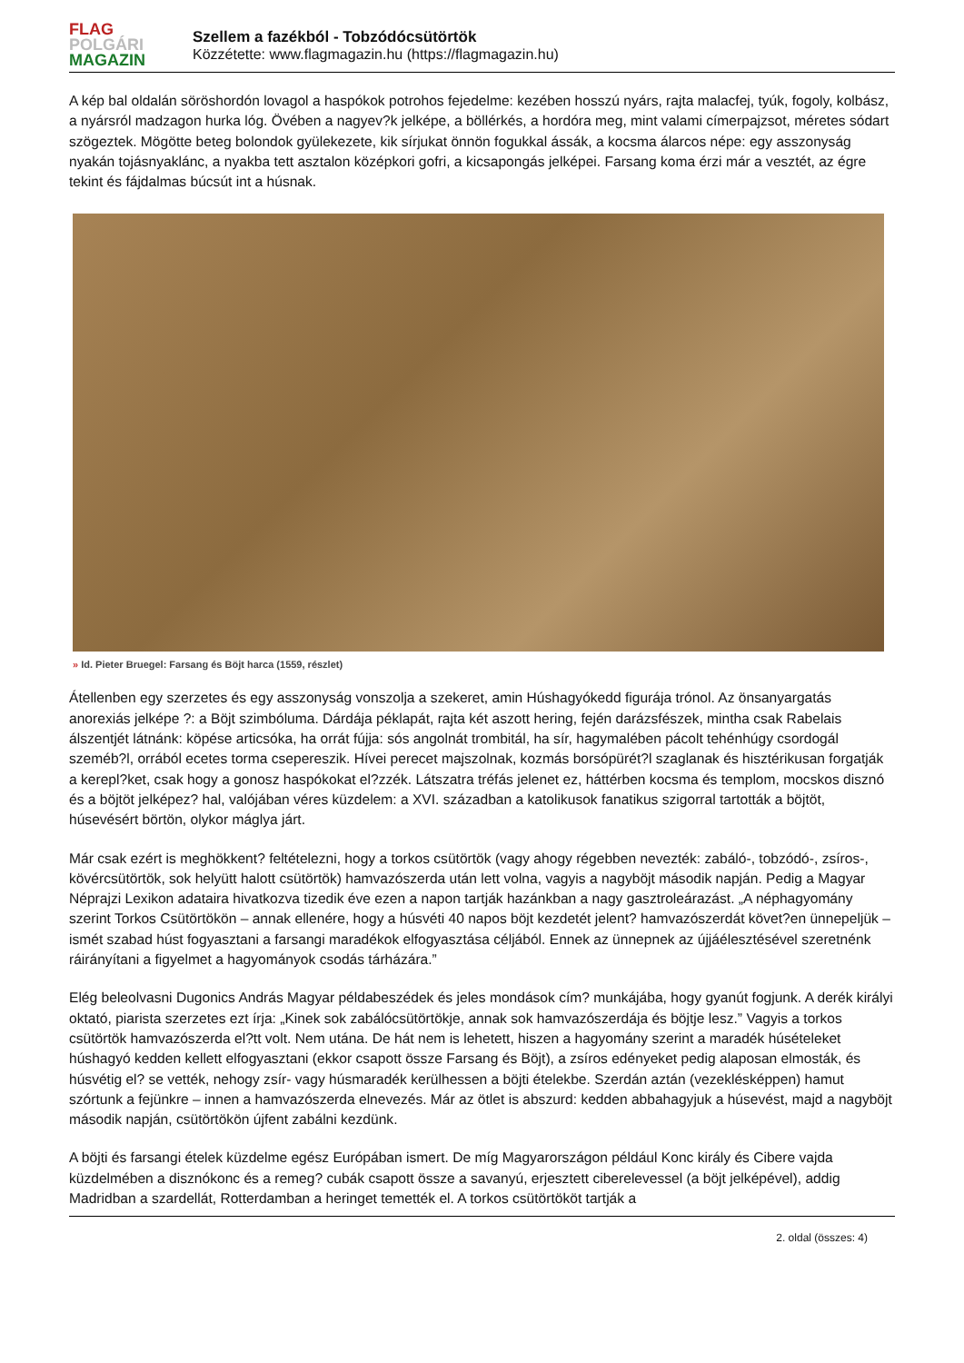FLAG
POLGÁRI
MAGAZIN
Szellem a fazékból - Tobzódócsütörtök
Közzétette: www.flagmagazin.hu (https://flagmagazin.hu)
A kép bal oldalán söröshordón lovagol a haspókok potrohos fejedelme: kezében hosszú nyárs, rajta malacfej, tyúk, fogoly, kolbász, a nyársról madzagon hurka lóg. Övében a nagyev?k jelképe, a böllérkés, a hordóra meg, mint valami címerpajzsot, méretes sódart szögeztek. Mögötte beteg bolondok gyülekezete, kik sírjukat önnön fogukkal ássák, a kocsma álarcos népe: egy asszonyság nyakán tojásnyaklánc, a nyakba tett asztalon középkori gofri, a kicsapongás jelképei. Farsang koma érzi már a vesztét, az égre tekint és fájdalmas búcsút int a húsnak.
» Id. Pieter Bruegel: Farsang és Böjt harca (1559, részlet)
Átellenben egy szerzetes és egy asszonyság vonszolja a szekeret, amin Húshagyókedd figurája trónol. Az önsanyargatás anorexiás jelképe ?: a Böjt szimbóluma. Dárdája péklapát, rajta két aszott hering, fején darázsfészek, mintha csak Rabelais álszentjét látnánk: köpése articsóka, ha orrát fújja: sós angolnát trombitál, ha sír, hagymalében pácolt tehénhúgy csordogál szeméb?l, orrából ecetes torma csepereszik. Hívei perecet majszolnak, kozmás borsópürét?l szaglanak és hisztérikusan forgatják a kerepl?ket, csak hogy a gonosz haspókokat el?zzék. Látszatra tréfás jelenet ez, háttérben kocsma és templom, mocskos disznó és a böjtöt jelképez? hal, valójában véres küzdelem: a XVI. században a katolikusok fanatikus szigorral tartották a böjtöt, húsevésért börtön, olykor máglya járt.
Már csak ezért is meghökkent? feltételezni, hogy a torkos csütörtök (vagy ahogy régebben nevezték: zabáló-, tobzódó-, zsíros-, kövércsütörtök, sok helyütt halott csütörtök) hamvazószerda után lett volna, vagyis a nagyböjt második napján. Pedig a Magyar Néprajzi Lexikon adataira hivatkozva tizedik éve ezen a napon tartják hazánkban a nagy gasztroleárazást. „A néphagyomány szerint Torkos Csütörtökön – annak ellenére, hogy a húsvéti 40 napos böjt kezdetét jelent? hamvazószerdát követ?en ünnepeljük – ismét szabad húst fogyasztani a farsangi maradékok elfogyasztása céljából. Ennek az ünnepnek az újjáélesztésével szeretnénk ráirányítani a figyelmet a hagyományok csodás tárházára.”
Elég beleolvasni Dugonics András Magyar példabeszédek és jeles mondások cím? munkájába, hogy gyanút fogjunk. A derék királyi oktató, piarista szerzetes ezt írja: „Kinek sok zabálócsütörtökje, annak sok hamvazószerdája és böjtje lesz.” Vagyis a torkos csütörtök hamvazószerda el?tt volt. Nem utána. De hát nem is lehetett, hiszen a hagyomány szerint a maradék húsételeket húshagyó kedden kellett elfogyasztani (ekkor csapott össze Farsang és Böjt), a zsíros edényeket pedig alaposan elmosták, és húsvétig el? se vették, nehogy zsír- vagy húsmaradék kerülhessen a böjti ételekbe. Szerdán aztán (vezeklésképpen) hamut szórtunk a fejünkre – innen a hamvazószerda elnevezés. Már az ötlet is abszurd: kedden abbahagyjuk a húsevést, majd a nagyböjt második napján, csütörtökön újfent zabálni kezdünk.
A böjti és farsangi ételek küzdelme egész Európában ismert. De míg Magyarországon például Konc király és Cibere vajda küzdelmében a disznókonc és a remeg? cubák csapott össze a savanyú, erjesztett ciberelevessel (a böjt jelképével), addig Madridban a szardellát, Rotterdamban a heringet temették el. A torkos csütörtököt tartják a
2. oldal (összes: 4)